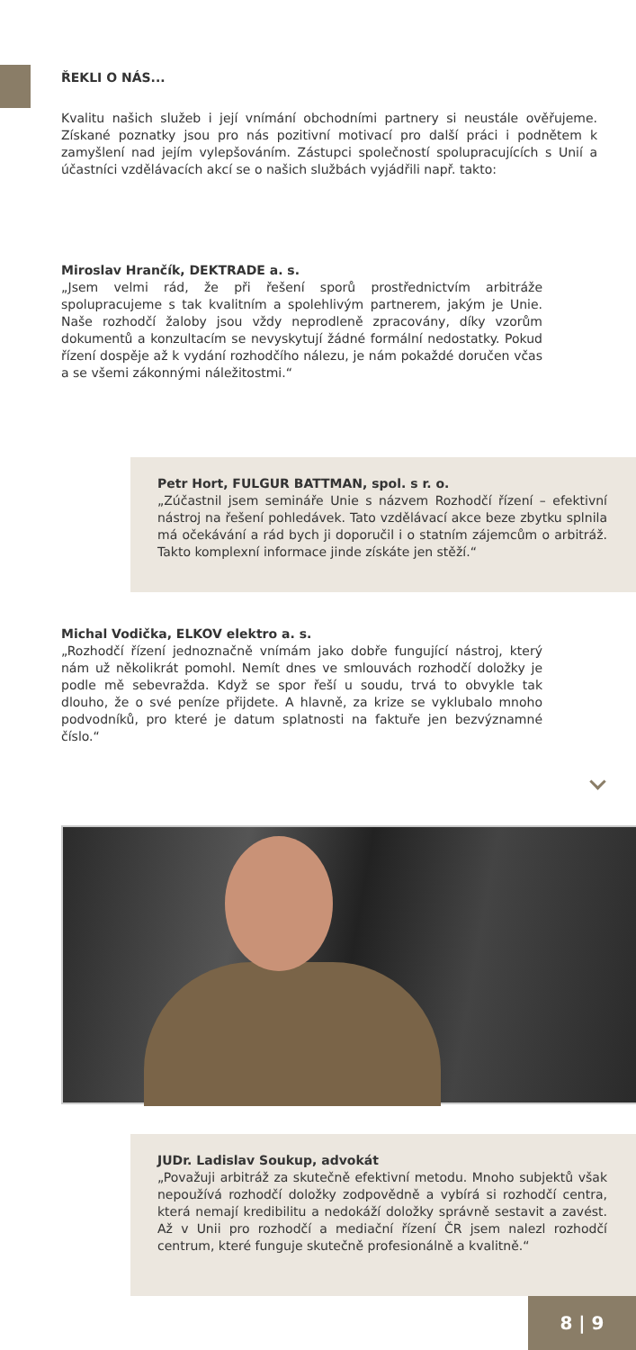ŘEKLI O NÁS...
Kvalitu našich služeb i její vnímání obchodními partnery si neustále ověřujeme. Získané poznatky jsou pro nás pozitivní motivací pro další práci i podnětem k zamyšlení nad jejím vylepšováním. Zástupci společností spolupracujících s Unií a účastníci vzdělávacích akcí se o našich službách vyjádřili např. takto:
Miroslav Hrančík, DEKTRADE a. s.
„Jsem velmi rád, že při řešení sporů prostřednictvím arbitráže spolupracujeme s tak kvalitním a spolehlivým partnerem, jakým je Unie. Naše rozhodčí žaloby jsou vždy neprodleně zpracovány, díky vzorům dokumentů a konzultacím se nevyskytují žádné formální nedostatky. Pokud řízení dospěje až k vydání rozhodčího nálezu, je nám pokaždé doručen včas a se všemi zákonnými náležitostmi.“
Petr Hort, FULGUR BATTMAN, spol. s r. o.
„Zúčastnil jsem semináře Unie s názvem Rozhodčí řízení – efektivní nástroj na řešení pohledávek. Tato vzdělávací akce beze zbytku splnila má očekávání a rád bych ji doporučil i o statním zájemcům o arbitráž. Takto komplexní informace jinde získáte jen stěží.“
Michal Vodička, ELKOV elektro a. s.
„Rozhodčí řízení jednoznačně vnímám jako dobře fungující nástroj, který nám už několikrát pomohl. Nemít dnes ve smlouvách rozhodčí doložky je podle mě sebevražda. Když se spor řeší u soudu, trvá to obvykle tak dlouho, že o své peníze přijdete. A hlavně, za krize se vyklubalo mnoho podvodníků, pro které je datum splatnosti na faktuře jen bezvýznamné číslo.“
JUDr. Ladislav Soukup, advokát
„Považuji arbitráž za skutečně efektivní metodu. Mnoho subjektů však nepoužívá rozhodčí doložky zodpovědně a vybírá si rozhodčí centra, která nemají kredibilitu a nedokáží doložky správně sestavit a zavést. Až v Unii pro rozhodčí a mediační řízení ČR jsem nalezl rozhodčí centrum, které funguje skutečně profesionálně a kvalitně.“
8 | 9